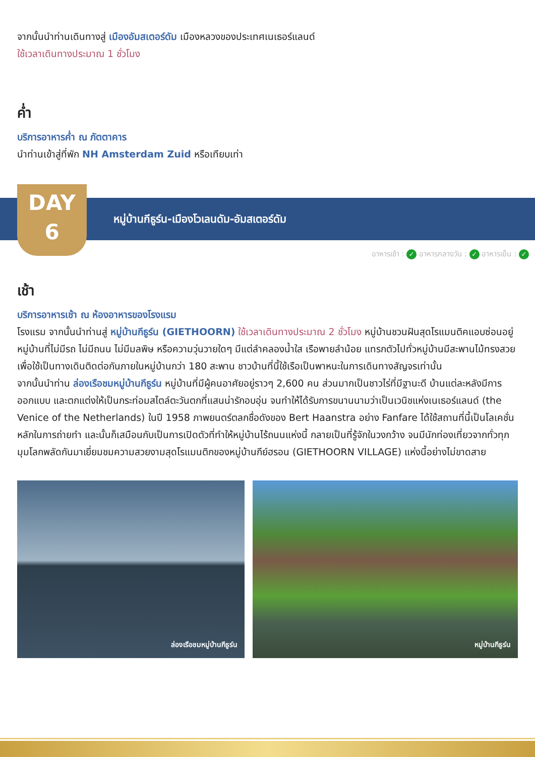จากนั้นนำท่านเดินทางสู่ เมืองอัมสเตอร์ดัม เมืองหลวงของประเทศเนเธอร์แลนด์
ใช้เวลาเดินทางประมาณ 1 ชั่วโมง
ค่ำ
บริการอาหารค่ำ ณ ภัตตาคาร
นำท่านเข้าสู่ที่พัก NH Amsterdam Zuid หรือเทียบเท่า
DAY
6
หมู่บ้านกีธูร์น-เมืองโวเลนดัม-อัมสเตอร์ดัม
อาหารเช้า : ✓ อาหารกลางวัน : ✓ อาหารเย็น : ✓
เช้า
บริการอาหารเช้า ณ ห้องอาหารของโรงแรม
โรงแรม จากนั้นนำท่านสู่ หมู่บ้านกีธูร์น (GIETHOORN) ใช้เวลาเดินทางประมาณ 2 ชั่วโมง หมู่บ้านชวนฝันสุดโรแมนติคแอบซ่อนอยู่ หมู่บ้านที่ไม่มีรถ ไม่มีถนน ไม่มีมลพิษ หรือความวุ่นวายใดๆ มีแต่ลำคลองน้ำใส เรือพายลำน้อย แทรกตัวไปทั่วหมู่บ้านมีสะพานไม้ทรงสวยเพื่อใช้เป็นทางเดินติดต่อกันภายในหมู่บ้านกว่า 180 สะพาน ชาวบ้านที่นี้ใช้เรือเป็นพาหนะในการเดินทางสัญจรเท่านั้น
จากนั้นนำท่าน ล่องเรือชมหมู่บ้านกีธูร์น หมู่บ้านที่มีผู้คนอาศัยอยู่ราวๆ 2,600 คน ส่วนมากเป็นชาวไร่ที่มีฐานะดี บ้านแต่ละหลังมีการออกแบบ และตกแต่งให้เป็นกระท่อมสไตล์ตะวันตกที่แสนน่ารักอบอุ่น จนทำให้ได้รับการขนานนามว่าเป็นเวนิชแห่งเนเธอร์แลนด์ (the Venice of the Netherlands) ในปี 1958 ภาพยนตร์ตลกชื่อดังของ Bert Haanstra อย่าง Fanfare ได้ใช้สถานที่นี้เป็นโลเคชั่นหลักในการถ่ายทำ และนั้นก็เสมือนกับเป็นการเปิดตัวที่ทำให้หมู่บ้านไร้ถนนแห่งนี้ กลายเป็นที่รู้จักในวงกว้าง จนมีนักท่องเที่ยวจากทั่วทุกมุมโลกพลัดกันมาเยี่ยมชมความสวยงามสุดโรแมนติกของหมู่บ้านกีย์ฮรอน (GIETHOORN VILLAGE) แห่งนี้อย่างไม่ขาดสาย
ล่องเรือชมหมู่บ้านกีธูร์น
หมู่บ้านกีธูร์น